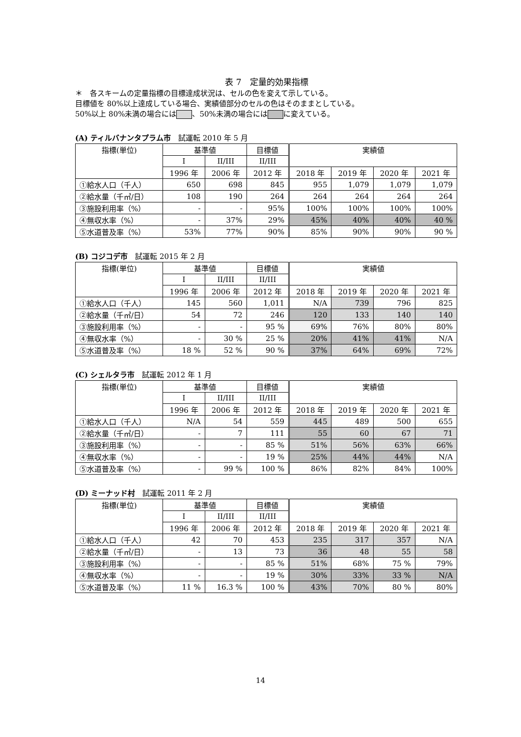表 7　定量的効果指標
＊　各スキームの定量指標の目標達成状況は、セルの色を変えて示している。
目標値を 80%以上達成している場合、実績値部分のセルの色はそのままとしている。
50%以上 80%未満の場合には 、50%未満の場合には に変えている。
(A) ティルバナンタプラム市　試運転 2010 年 5 月
| 指標(単位) | 基準値 | | 目標値 | 実績値 | | | |
| | I | II/III | II/III | | | | |
| | 1996 年 | 2006 年 | 2012 年 | 2018 年 | 2019 年 | 2020 年 | 2021 年 |
| ①給水人口（千人） | 650 | 698 | 845 | 955 | 1,079 | 1,079 | 1,079 |
| ②給水量（千㎥/日） | 108 | 190 | 264 | 264 | 264 | 264 | 264 |
| ③施設利用率（%） | - | - | 95% | 100% | 100% | 100% | 100% |
| ④無収水率（%） | - | 37% | 29% | 45% | 40% | 40% | 40 % |
| ⑤水道普及率（%） | 53% | 77% | 90% | 85% | 90% | 90% | 90 % |
(B) コジコデ市　試運転 2015 年 2 月
| 指標(単位) | 基準値 | | 目標値 | 実績値 | | | |
| | I | II/III | II/III | | | | |
| | 1996 年 | 2006 年 | 2012 年 | 2018 年 | 2019 年 | 2020 年 | 2021 年 |
| ①給水人口（千人） | 145 | 560 | 1,011 | N/A | 739 | 796 | 825 |
| ②給水量（千㎥/日） | 54 | 72 | 246 | 120 | 133 | 140 | 140 |
| ③施設利用率（%） | - | - | 95 % | 69% | 76% | 80% | 80% |
| ④無収水率（%） | - | 30 % | 25 % | 20% | 41% | 41% | N/A |
| ⑤水道普及率（%） | 18 % | 52 % | 90 % | 37% | 64% | 69% | 72% |
(C) シェルタラ市　試運転 2012 年 1 月
| 指標(単位) | 基準値 | | 目標値 | 実績値 | | | |
| | I | II/III | II/III | | | | |
| | 1996 年 | 2006 年 | 2012 年 | 2018 年 | 2019 年 | 2020 年 | 2021 年 |
| ①給水人口（千人） | N/A | 54 | 559 | 445 | 489 | 500 | 655 |
| ②給水量（千㎥/日） | - | 7 | 111 | 55 | 60 | 67 | 71 |
| ③施設利用率（%） | - | - | 85 % | 51% | 56% | 63% | 66% |
| ④無収水率（%） | - | - | 19 % | 25% | 44% | 44% | N/A |
| ⑤水道普及率（%） | - | 99 % | 100 % | 86% | 82% | 84% | 100% |
(D) ミーナッド村　試運転 2011 年 2 月
| 指標(単位) | 基準値 | | 目標値 | 実績値 | | | |
| | I | II/III | II/III | | | | |
| | 1996 年 | 2006 年 | 2012 年 | 2018 年 | 2019 年 | 2020 年 | 2021 年 |
| ①給水人口（千人） | 42 | 70 | 453 | 235 | 317 | 357 | N/A |
| ②給水量（千㎥/日） | - | 13 | 73 | 36 | 48 | 55 | 58 |
| ③施設利用率（%） | - | - | 85 % | 51% | 68% | 75 % | 79% |
| ④無収水率（%） | - | - | 19 % | 30% | 33% | 33 % | N/A |
| ⑤水道普及率（%） | 11 % | 16.3 % | 100 % | 43% | 70% | 80 % | 80% |
14